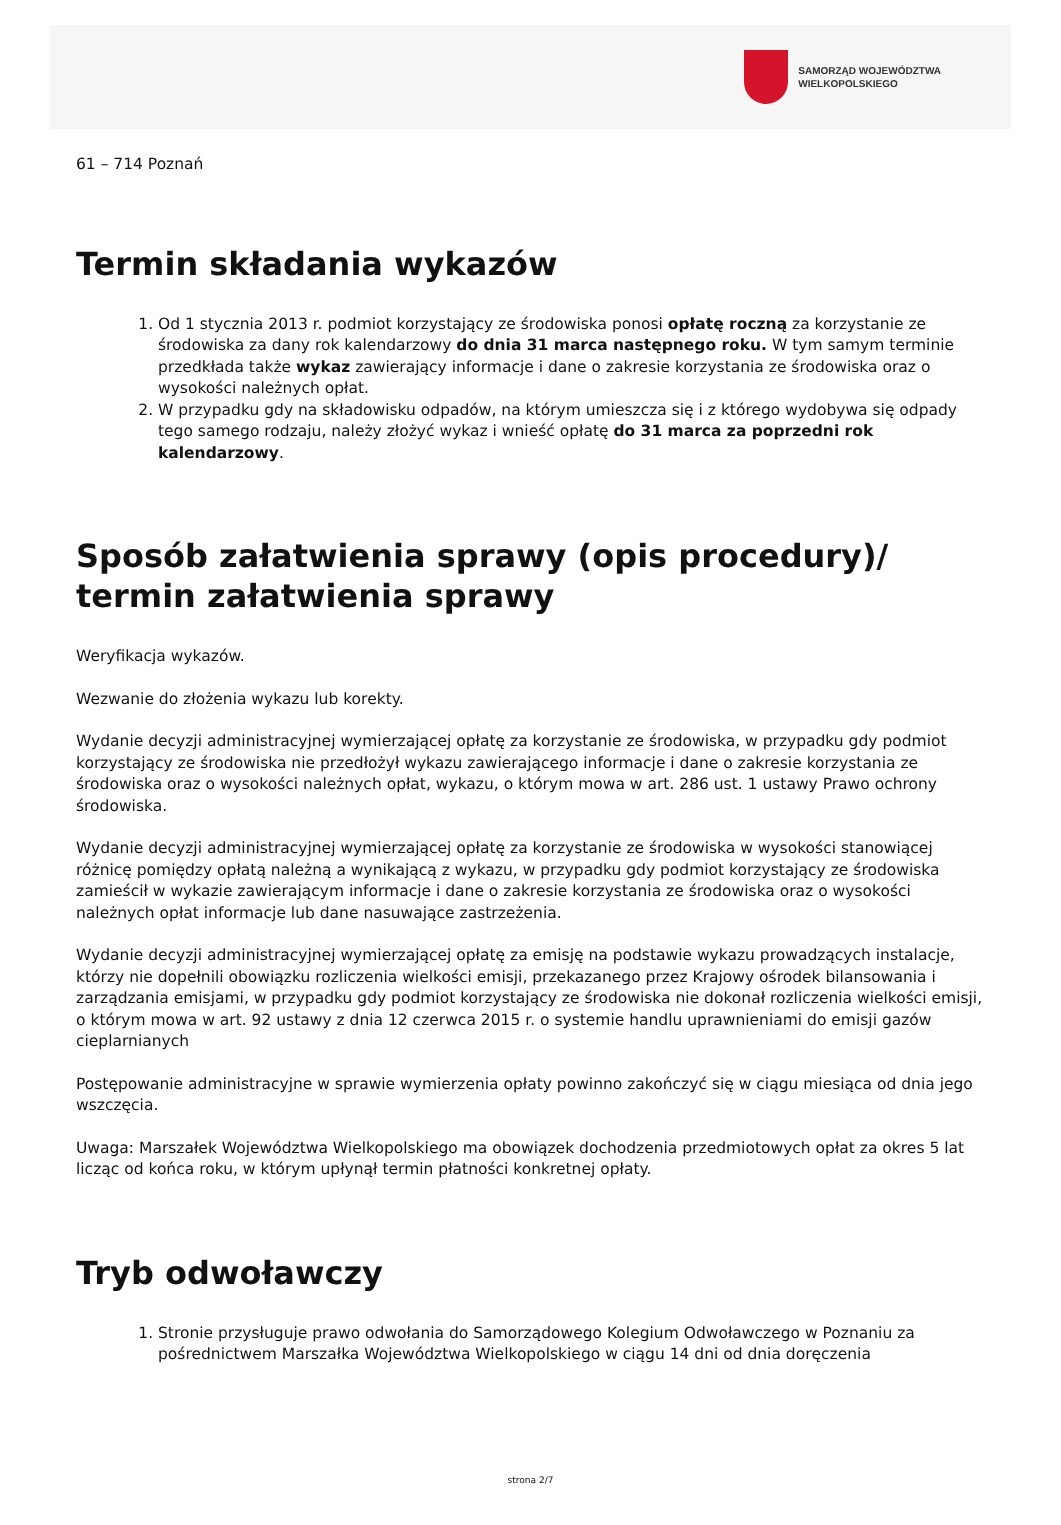SAMORZĄD WOJEWÓDZTWA
WIELKOPOLSKIEGO
61 – 714 Poznań
Termin składania wykazów
1. Od 1 stycznia 2013 r. podmiot korzystający ze środowiska ponosi opłatę roczną za korzystanie ze środowiska za dany rok kalendarzowy do dnia 31 marca następnego roku. W tym samym terminie przedkłada także wykaz zawierający informacje i dane o zakresie korzystania ze środowiska oraz o wysokości należnych opłat.
2. W przypadku gdy na składowisku odpadów, na którym umieszcza się i z którego wydobywa się odpady tego samego rodzaju, należy złożyć wykaz i wnieść opłatę do 31 marca za poprzedni rok kalendarzowy.
Sposób załatwienia sprawy (opis procedury)/ termin załatwienia sprawy
Weryfikacja wykazów.
Wezwanie do złożenia wykazu lub korekty.
Wydanie decyzji administracyjnej wymierzającej opłatę za korzystanie ze środowiska, w przypadku gdy podmiot korzystający ze środowiska nie przedłożył wykazu zawierającego informacje i dane o zakresie korzystania ze środowiska oraz o wysokości należnych opłat, wykazu, o którym mowa w art. 286 ust. 1 ustawy Prawo ochrony środowiska.
Wydanie decyzji administracyjnej wymierzającej opłatę za korzystanie ze środowiska w wysokości stanowiącej różnicę pomiędzy opłatą należną a wynikającą z wykazu, w przypadku gdy podmiot korzystający ze środowiska zamieścił w wykazie zawierającym informacje i dane o zakresie korzystania ze środowiska oraz o wysokości należnych opłat informacje lub dane nasuwające zastrzeżenia.
Wydanie decyzji administracyjnej wymierzającej opłatę za emisję na podstawie wykazu prowadzących instalacje, którzy nie dopełnili obowiązku rozliczenia wielkości emisji, przekazanego przez Krajowy ośrodek bilansowania i zarządzania emisjami, w przypadku gdy podmiot korzystający ze środowiska nie dokonał rozliczenia wielkości emisji, o którym mowa w art. 92 ustawy z dnia 12 czerwca 2015 r. o systemie handlu uprawnieniami do emisji gazów cieplarnianych
Postępowanie administracyjne w sprawie wymierzenia opłaty powinno zakończyć się w ciągu miesiąca od dnia jego wszczęcia.
Uwaga: Marszałek Województwa Wielkopolskiego ma obowiązek dochodzenia przedmiotowych opłat za okres 5 lat licząc od końca roku, w którym upłynął termin płatności konkretnej opłaty.
Tryb odwoławczy
1. Stronie przysługuje prawo odwołania do Samorządowego Kolegium Odwoławczego w Poznaniu za pośrednictwem Marszałka Województwa Wielkopolskiego w ciągu 14 dni od dnia doręczenia
strona 2/7